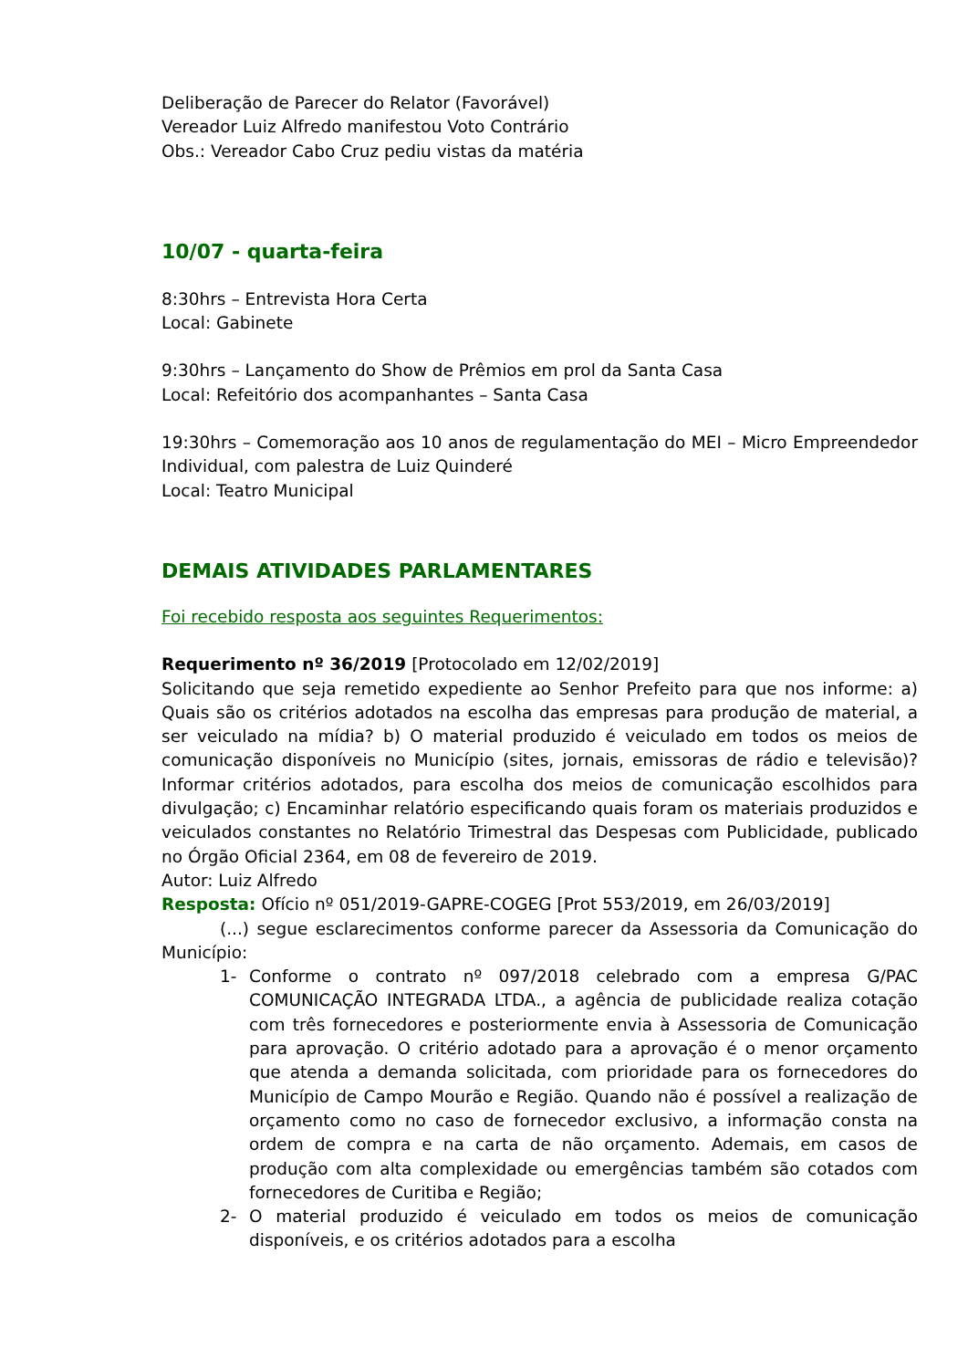Deliberação de Parecer do Relator (Favorável)
Vereador Luiz Alfredo manifestou Voto Contrário
Obs.: Vereador Cabo Cruz pediu vistas da matéria
10/07 - quarta-feira
8:30hrs – Entrevista Hora Certa
Local: Gabinete
9:30hrs – Lançamento do Show de Prêmios em prol da Santa Casa
Local: Refeitório dos acompanhantes – Santa Casa
19:30hrs – Comemoração aos 10 anos de regulamentação do MEI – Micro Empreendedor Individual, com palestra de Luiz Quinderé
Local: Teatro Municipal
DEMAIS ATIVIDADES PARLAMENTARES
Foi recebido resposta aos seguintes Requerimentos:
Requerimento nº 36/2019 [Protocolado em 12/02/2019]
Solicitando que seja remetido expediente ao Senhor Prefeito para que nos informe: a) Quais são os critérios adotados na escolha das empresas para produção de material, a ser veiculado na mídia? b) O material produzido é veiculado em todos os meios de comunicação disponíveis no Município (sites, jornais, emissoras de rádio e televisão)? Informar critérios adotados, para escolha dos meios de comunicação escolhidos para divulgação; c) Encaminhar relatório especificando quais foram os materiais produzidos e veiculados constantes no Relatório Trimestral das Despesas com Publicidade, publicado no Órgão Oficial 2364, em 08 de fevereiro de 2019.
Autor: Luiz Alfredo
Resposta: Ofício nº 051/2019-GAPRE-COGEG [Prot 553/2019, em 26/03/2019]
(...) segue esclarecimentos conforme parecer da Assessoria da Comunicação do Município:
1- Conforme o contrato nº 097/2018 celebrado com a empresa G/PAC COMUNICAÇÃO INTEGRADA LTDA., a agência de publicidade realiza cotação com três fornecedores e posteriormente envia à Assessoria de Comunicação para aprovação. O critério adotado para a aprovação é o menor orçamento que atenda a demanda solicitada, com prioridade para os fornecedores do Município de Campo Mourão e Região. Quando não é possível a realização de orçamento como no caso de fornecedor exclusivo, a informação consta na ordem de compra e na carta de não orçamento. Ademais, em casos de produção com alta complexidade ou emergências também são cotados com fornecedores de Curitiba e Região;
2- O material produzido é veiculado em todos os meios de comunicação disponíveis, e os critérios adotados para a escolha